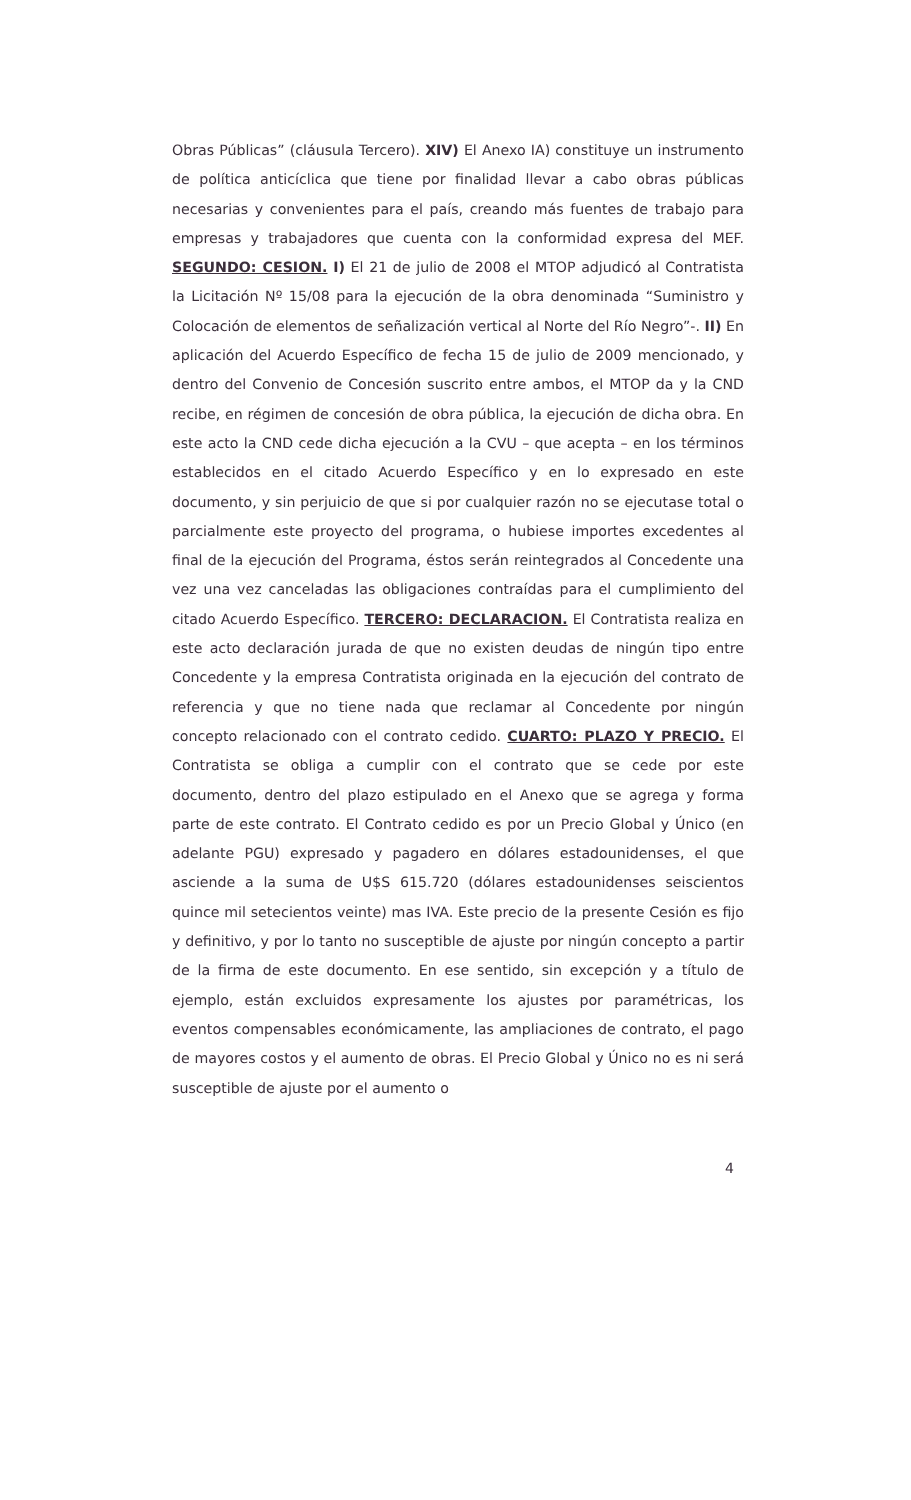Obras Públicas” (cláusula Tercero). XIV) El Anexo IA) constituye un instrumento de política anticíclica que tiene por finalidad llevar a cabo obras públicas necesarias y convenientes para el país, creando más fuentes de trabajo para empresas y trabajadores que cuenta con la conformidad expresa del MEF. SEGUNDO: CESION. I) El 21 de julio de 2008 el MTOP adjudicó al Contratista la Licitación Nº 15/08 para la ejecución de la obra denominada “Suministro y Colocación de elementos de señalización vertical al Norte del Río Negro”-. II) En aplicación del Acuerdo Específico de fecha 15 de julio de 2009 mencionado, y dentro del Convenio de Concesión suscrito entre ambos, el MTOP da y la CND recibe, en régimen de concesión de obra pública, la ejecución de dicha obra. En este acto la CND cede dicha ejecución a la CVU – que acepta – en los términos establecidos en el citado Acuerdo Específico y en lo expresado en este documento, y sin perjuicio de que si por cualquier razón no se ejecutase total o parcialmente este proyecto del programa, o hubiese importes excedentes al final de la ejecución del Programa, éstos serán reintegrados al Concedente una vez una vez canceladas las obligaciones contraídas para el cumplimiento del citado Acuerdo Específico. TERCERO: DECLARACION. El Contratista realiza en este acto declaración jurada de que no existen deudas de ningún tipo entre Concedente y la empresa Contratista originada en la ejecución del contrato de referencia y que no tiene nada que reclamar al Concedente por ningún concepto relacionado con el contrato cedido. CUARTO: PLAZO Y PRECIO. El Contratista se obliga a cumplir con el contrato que se cede por este documento, dentro del plazo estipulado en el Anexo que se agrega y forma parte de este contrato. El Contrato cedido es por un Precio Global y Único (en adelante PGU) expresado y pagadero en dólares estadounidenses, el que asciende a la suma de U$S 615.720 (dólares estadounidenses seiscientos quince mil setecientos veinte) mas IVA. Este precio de la presente Cesión es fijo y definitivo, y por lo tanto no susceptible de ajuste por ningún concepto a partir de la firma de este documento. En ese sentido, sin excepción y a título de ejemplo, están excluidos expresamente los ajustes por paramétricas, los eventos compensables económicamente, las ampliaciones de contrato, el pago de mayores costos y el aumento de obras. El Precio Global y Único no es ni será susceptible de ajuste por el aumento o
4